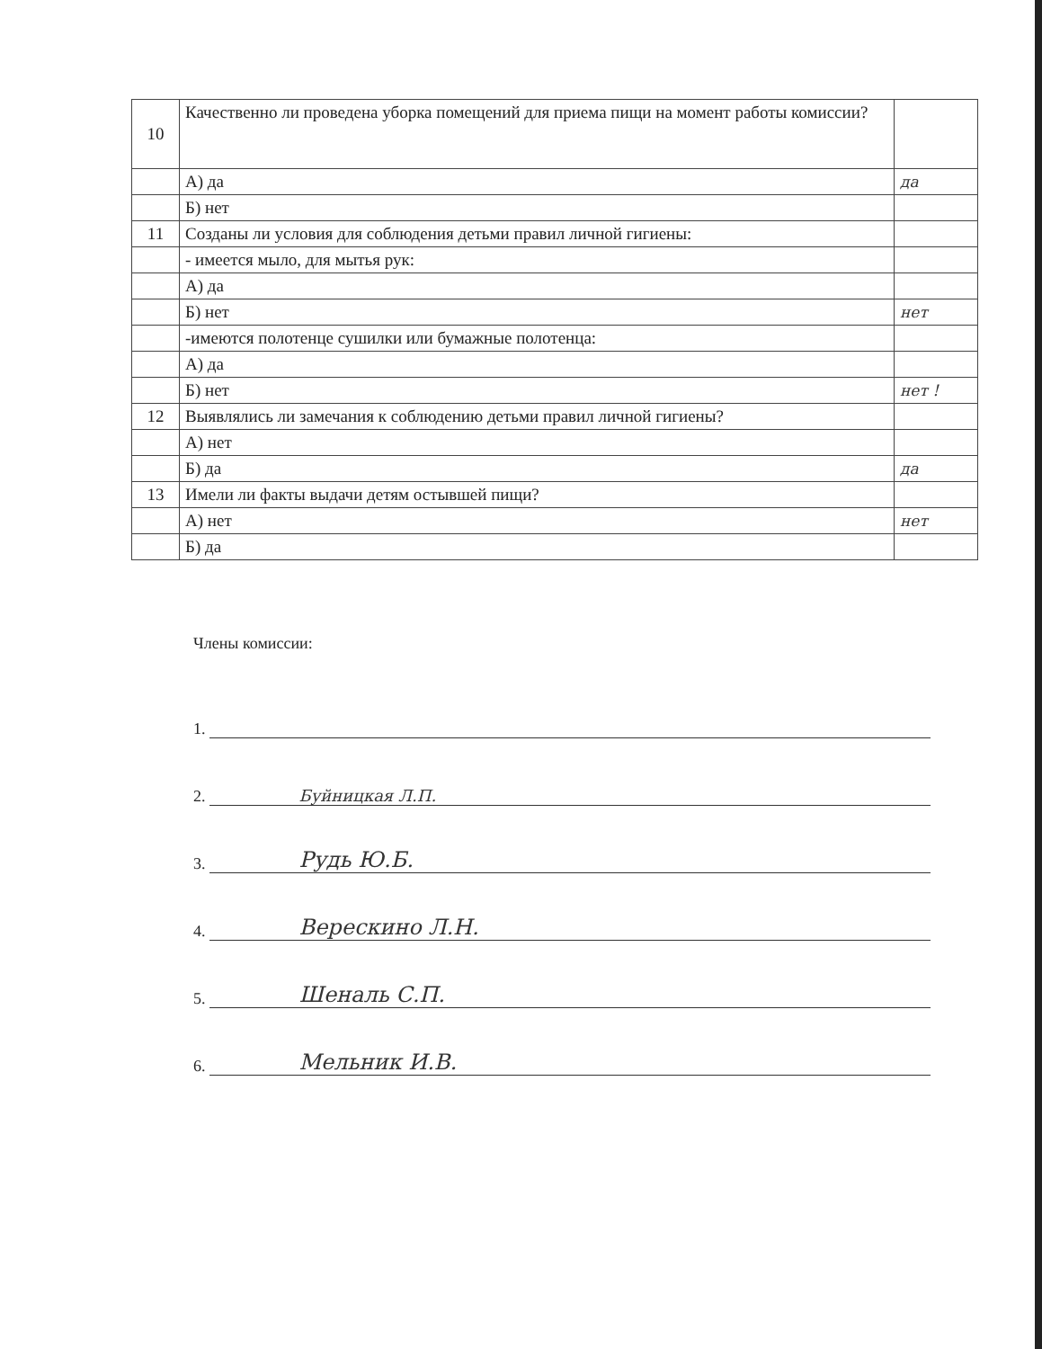| 10 | Качественно ли проведена уборка помещений для приема пищи на момент работы комиссии? | |
| | А) да | да |
| | Б) нет | |
| 11 | Созданы ли условия для соблюдения детьми правил личной гигиены: | |
| | - имеется мыло, для мытья рук: | |
| | А) да | |
| | Б) нет | нет |
| | -имеются полотенце сушилки или бумажные полотенца: | |
| | А) да | |
| | Б) нет | нет ! |
| 12 | Выявлялись ли замечания к соблюдению детьми правил личной гигиены? | |
| | А) нет | |
| | Б) да | да |
| 13 | Имели ли факты выдачи детям остывшей пищи? | |
| | А) нет | нет |
| | Б) да | |
Члены комиссии:
1.
2.
Буйницкая Л.П.
3.
Рудь Ю.Б.
4.
Верескино Л.Н.
5.
Шеналь С.П.
6.
Мельник И.В.